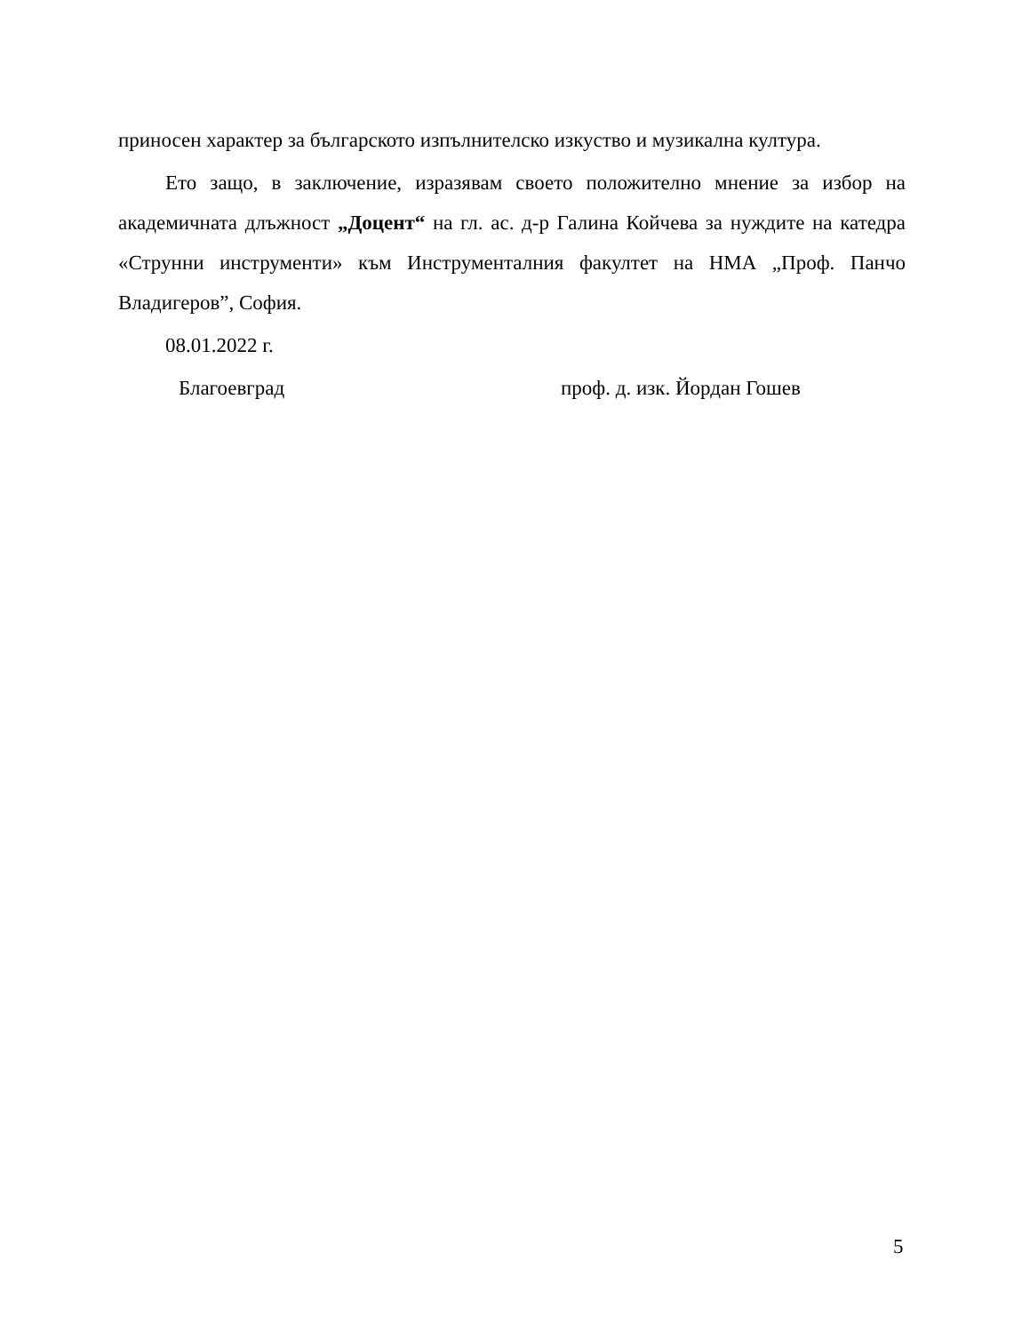приносен характер за българското изпълнителско изкуство и музикална култура.
Ето защо, в заключение, изразявам своето положително мнение за избор на академичната длъжност „Доцент“ на гл. ас. д-р Галина Койчева за нуждите на катедра «Струнни инструменти» към Инструменталния факултет на НМА „Проф. Панчо Владигеров”, София.
08.01.2022 г.
Благоевград проф. д. изк. Йордан Гошев
5